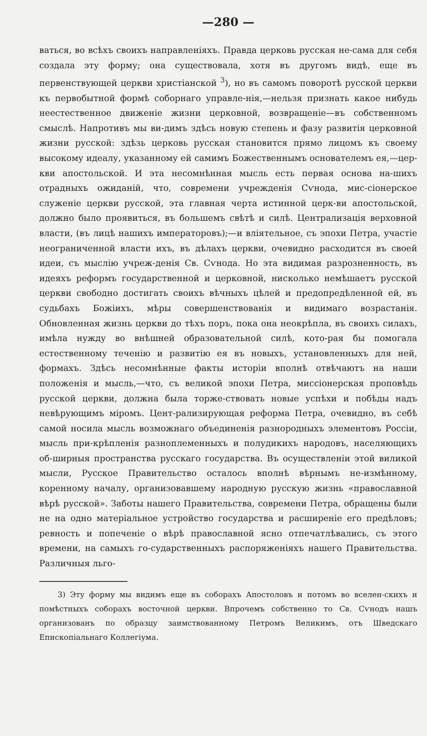—280 —
ваться, во всѣхъ своихъ направленіяхъ. Правда церковь русская не-сама для себя создала эту форму; она существовала, хотя въ другомъ видѣ, еще въ первенствующей церкви христіанской <sup>3</sup>), но въ самомъ поворотѣ русской церкви къ первобытной формѣ соборнаго управле-нія,—нельзя признать какое нибудь неестественное движеніе жизни церковной, возвращеніе—въ собственномъ смыслѣ. Напротивъ мы ви-димъ здѣсь новую степень и фазу развитія церковной жизни русской: здѣзь церковь русская становится прямо лицомъ къ своему высокому идеалу, указанному ей самимъ Божественнымъ основателемъ ея,—цер-кви апостольской. И эта несомнѣнная мысль есть первая основа на-шихъ отрадныхъ ожиданій, что, современи учрежденія Сѵнода, мис-сіонерское служеніе церкви русской, эта главная черта истинной церк-ви апостольской, должно было проявиться, въ большемъ свѣтѣ и силѣ. Централизація верховной власти, (въ лицѣ нашихъ императоровъ);—и вліятельное, съ эпохи Петра, участіе неограниченной власти ихъ, въ дѣлахъ церкви, очевидно расходится въ своей идеи, съ мыслію учреж-денія Св. Сѵнода. Но эта видимая разрозненность, въ идеяхъ реформъ государственной и церковной, нисколько немѣшаетъ русской церкви свободно достигать своихъ вѣчныхъ цѣлей и предопредѣленной ей, въ судьбахъ Божіихъ, мѣры совершенствованія и видимаго возрастанія. Обновленная жизнь церкви до тѣхъ поръ, пока она неокрѣпла, въ своихъ силахъ, имѣла нужду во внѣшней образовательной силѣ, кото-рая бы помогала естественному теченію и развитію ея въ новыхъ, установленныхъ для ней, формахъ. Здѣсь несомнѣнные факты исторіи вполнѣ отвѣчаютъ на наши положенія и мысль,—что, съ великой эпохи Петра, миссіонерская проповѣдь русской церкви, должна была торже-ствовать новые успѣхи и побѣды надъ невѣрующимъ міромъ. Цент-рализирующая реформа Петра, очевидно, въ себѣ самой носила мысль возможнаго объединенія разнородныхъ элементовъ Россіи, мысль при-крѣпленія разноплеменныхъ и полудикихъ народовъ, населяющихъ об-ширныя пространства русскаго государства. Въ осуществленіи этой виликой мысли, Русское Правительство осталось вполнѣ вѣрнымъ не-измѣнному, коренному началу, организовавшему народную русскую жизнь «православной вѣрѣ русской». Заботы нашего Правительства, современи Петра, обращены были не на одно матеріальное устройство государства и расширеніе его предѣловъ; ревность и попеченіе о вѣрѣ православной ясно отпечатлѣвались, съ этого времени, на самыхъ го-сударственныхъ распоряженіяхъ нашего Правительства. Различныя льго-
3) Эту форму мы видимъ еще въ соборахъ Апостоловъ и потомъ во вселен-скихъ и помѣстныхъ соборахъ восточной церкви. Впрочемъ собственно то Св. Сѵнодъ нашъ организованъ по образцу заимствованному Петромъ Великимъ, отъ Шведскаго Епископіальнаго Коллегіума.